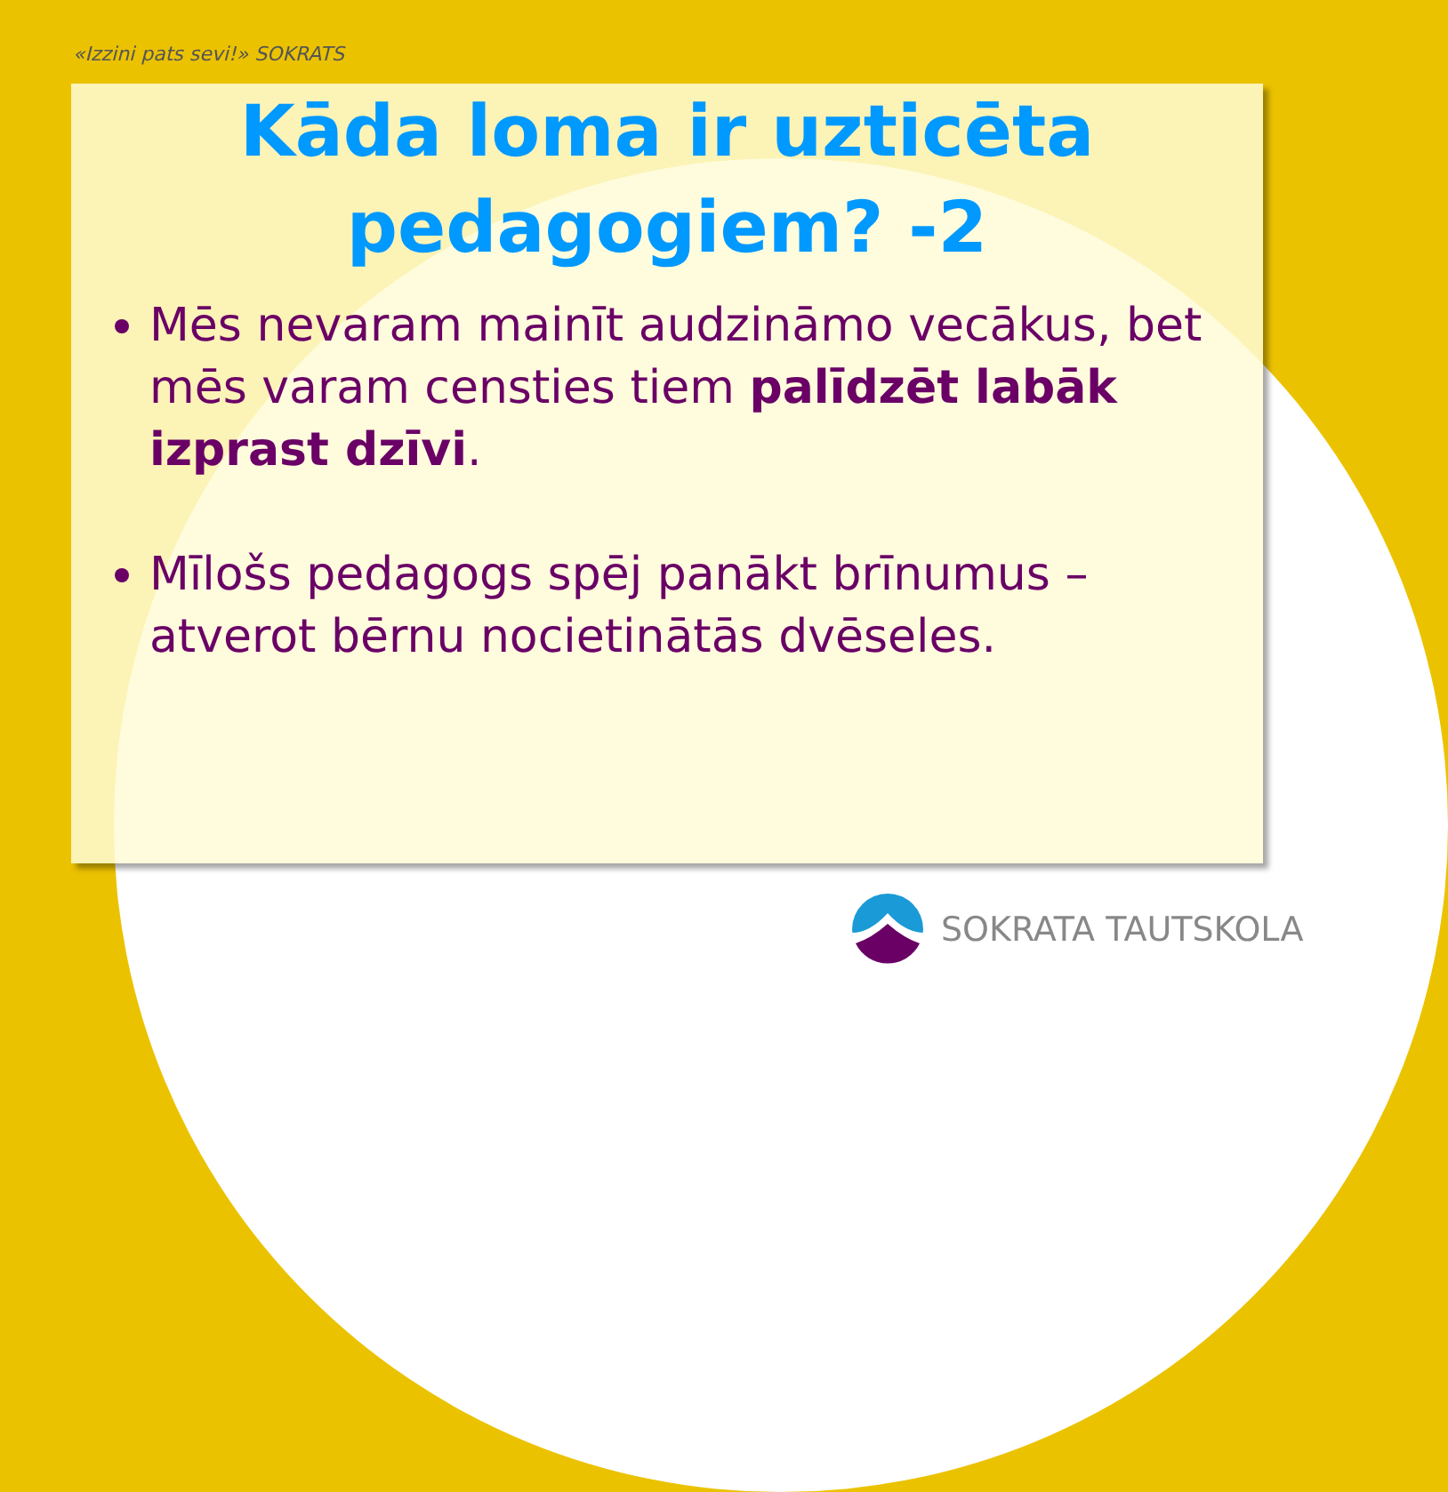«Izzini pats sevi!» SOKRATS
Kāda loma ir uzticēta
pedagogiem? -2
Mēs nevaram mainīt audzināmo vecākus, bet mēs varam censties tiem palīdzēt labāk izprast dzīvi.
Mīlošs pedagogs spēj panākt brīnumus – atverot bērnu nocietinātās dvēseles.
SOKRATA TAUTSKOLA